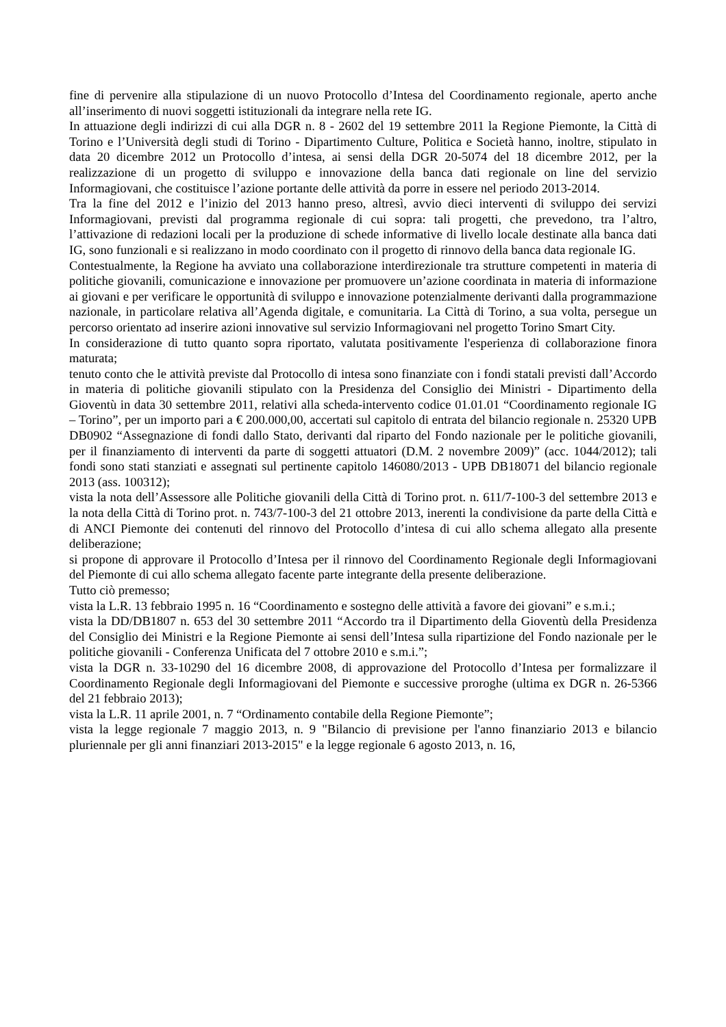fine di pervenire alla stipulazione di un nuovo Protocollo d’Intesa del Coordinamento regionale, aperto anche all’inserimento di nuovi soggetti istituzionali da integrare nella rete IG.
In attuazione degli indirizzi di cui alla DGR n. 8 - 2602 del 19 settembre 2011 la Regione Piemonte, la Città di Torino e l’Università degli studi di Torino - Dipartimento Culture, Politica e Società hanno, inoltre, stipulato in data 20 dicembre 2012 un Protocollo d’intesa, ai sensi della DGR 20-5074 del 18 dicembre 2012, per la realizzazione di un progetto di sviluppo e innovazione della banca dati regionale on line del servizio Informagiovani, che costituisce l’azione portante delle attività da porre in essere nel periodo 2013-2014.
Tra la fine del 2012 e l’inizio del 2013 hanno preso, altresì, avvio dieci interventi di sviluppo dei servizi Informagiovani, previsti dal programma regionale di cui sopra: tali progetti, che prevedono, tra l’altro, l’attivazione di redazioni locali per la produzione di schede informative di livello locale destinate alla banca dati IG, sono funzionali e si realizzano in modo coordinato con il progetto di rinnovo della banca data regionale IG.
Contestualmente, la Regione ha avviato una collaborazione interdirezionale tra strutture competenti in materia di politiche giovanili, comunicazione e innovazione per promuovere un’azione coordinata in materia di informazione ai giovani e per verificare le opportunità di sviluppo e innovazione potenzialmente derivanti dalla programmazione nazionale, in particolare relativa all’Agenda digitale, e comunitaria. La Città di Torino, a sua volta, persegue un percorso orientato ad inserire azioni innovative sul servizio Informagiovani nel progetto Torino Smart City.
In considerazione di tutto quanto sopra riportato, valutata positivamente l'esperienza di collaborazione finora maturata;
tenuto conto che le attività previste dal Protocollo di intesa sono finanziate con i fondi statali previsti dall’Accordo in materia di politiche giovanili stipulato con la Presidenza del Consiglio dei Ministri - Dipartimento della Gioventù in data 30 settembre 2011, relativi alla scheda-intervento codice 01.01.01 “Coordinamento regionale IG – Torino”, per un importo pari a € 200.000,00, accertati sul capitolo di entrata del bilancio regionale n. 25320 UPB DB0902 “Assegnazione di fondi dallo Stato, derivanti dal riparto del Fondo nazionale per le politiche giovanili, per il finanziamento di interventi da parte di soggetti attuatori (D.M. 2 novembre 2009)” (acc. 1044/2012); tali fondi sono stati stanziati e assegnati sul pertinente capitolo 146080/2013 - UPB DB18071 del bilancio regionale 2013 (ass. 100312);
vista la nota dell’Assessore alle Politiche giovanili della Città di Torino prot. n. 611/7-100-3 del settembre 2013 e la nota della Città di Torino prot. n. 743/7-100-3 del 21 ottobre 2013, inerenti la condivisione da parte della Città e di ANCI Piemonte dei contenuti del rinnovo del Protocollo d’intesa di cui allo schema allegato alla presente deliberazione;
si propone di approvare il Protocollo d’Intesa per il rinnovo del Coordinamento Regionale degli Informagiovani del Piemonte di cui allo schema allegato facente parte integrante della presente deliberazione.
Tutto ciò premesso;
vista la L.R. 13 febbraio 1995 n. 16 “Coordinamento e sostegno delle attività a favore dei giovani” e s.m.i.;
vista la DD/DB1807 n. 653 del 30 settembre 2011 “Accordo tra il Dipartimento della Gioventù della Presidenza del Consiglio dei Ministri e la Regione Piemonte ai sensi dell’Intesa sulla ripartizione del Fondo nazionale per le politiche giovanili - Conferenza Unificata del 7 ottobre 2010 e s.m.i.”;
vista la DGR n. 33-10290 del 16 dicembre 2008, di approvazione del Protocollo d’Intesa per formalizzare il Coordinamento Regionale degli Informagiovani del Piemonte e successive proroghe (ultima ex DGR n. 26-5366 del 21 febbraio 2013);
vista la L.R. 11 aprile 2001, n. 7 “Ordinamento contabile della Regione Piemonte”;
vista la legge regionale 7 maggio 2013, n. 9 "Bilancio di previsione per l'anno finanziario 2013 e bilancio pluriennale per gli anni finanziari 2013-2015" e la legge regionale 6 agosto 2013, n. 16,